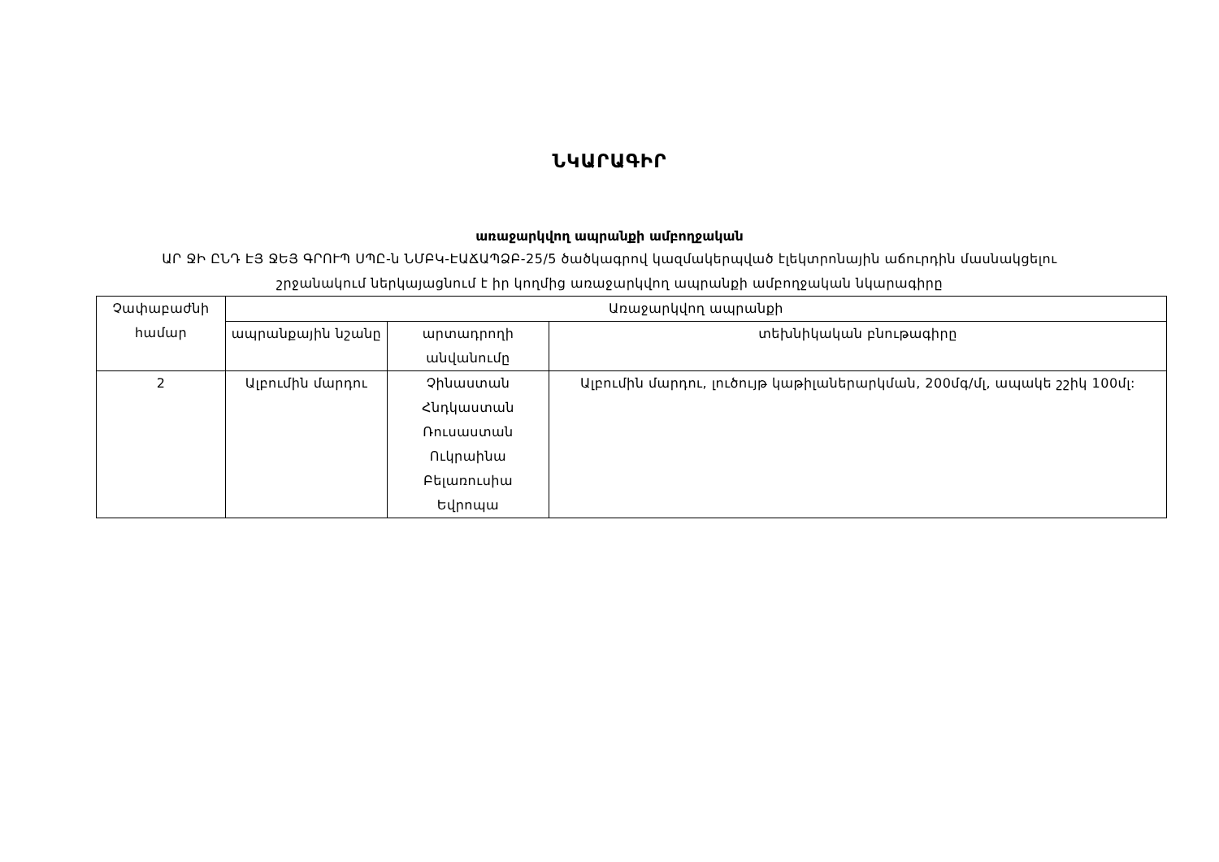ՆԿԱՐԱԳԻՐ
առաջարկվող ապրանքի ամբողջական
ԱՐ ՋԻ ԸՆԴ ԷՅ ՋԵՅ ԳՐՈՒՊ ՍՊԸ-ն ՆՄԲԿ-ԷԱՃԱՊՁԲ-25/5 ծածկագրով կազմակերպված էլեկտրոնային աճուրդին մասնակցելու
շրջանակում ներկայացնում է իր կողմից առաջարկվող ապրանքի ամբողջական նկարագիրը
| Չափաբաժնի համար | Առաջարկվող ապրանքի | | |
| --- | --- | --- | --- |
| | ապրանքային նշանը | արտադրողի անվանումը | տեխնիկական բնութագիրը |
| 2 | Ալբումին մարդու | Չինաստան Հնդկաստան Ռուսաստան Ուկրաինա Բելառուսիա Եվրոպա | Ալբումին մարդու, լուծույթ կաթիլաներարկման, 200մգ/մլ, ապակե շշիկ 100մլ: |